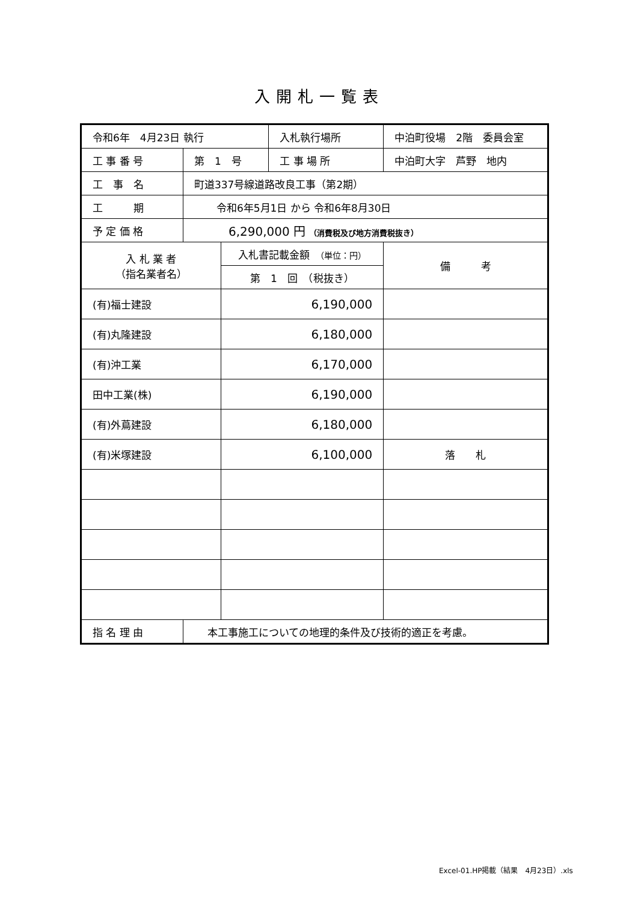入開札一覧表
| 令和6年 4月23日 執行 | | | 入札執行場所 | 中泊町役場 2階 委員会室 |
| 工 事 番 号 | 第 1 号 | | 工 事 場 所 | 中泊町大字 芦野 地内 |
| 工 事 名 | 町道337号線道路改良工事（第2期） | | | |
| 工 期 | 令和6年5月1日 から 令和6年8月30日 | | | |
| 予 定 価 格 | 6,290,000 円 （消費税及び地方消費税抜き） | | | |
| 入 札 業 者 （指名業者名） | | 入札書記載金額 （単位：円） | | 備 考 |
| | | 第 1 回 （税抜き） | | |
| (有)福士建設 | | 6,190,000 | | |
| (有)丸隆建設 | | 6,180,000 | | |
| (有)沖工業 | | 6,170,000 | | |
| 田中工業(株) | | 6,190,000 | | |
| (有)外蔦建設 | | 6,180,000 | | |
| (有)米塚建設 | | 6,100,000 | | 落 札 |
| 指 名 理 由 | 本工事施工についての地理的条件及び技術的適正を考慮。 | | | |
Excel-01.HP掲載（結果　4月23日）.xls